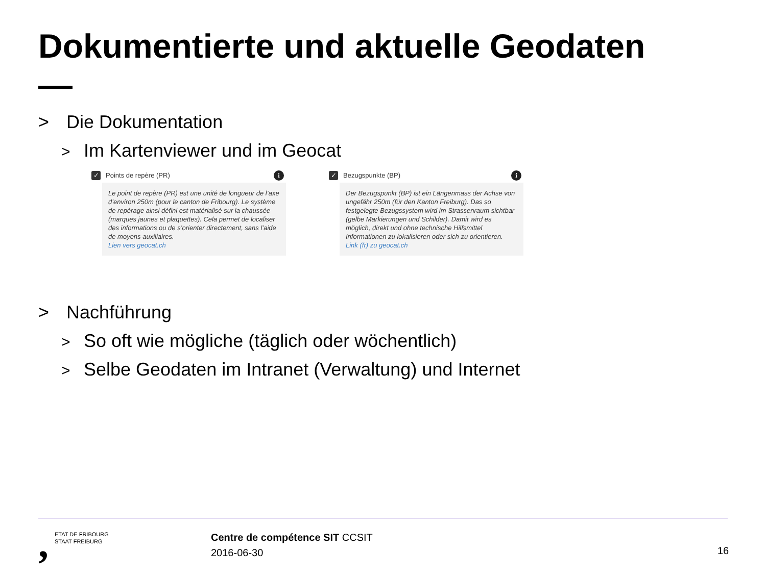Dokumentierte und aktuelle Geodaten
> Die Dokumentation
> Im Kartenviewer und im Geocat
✓ Points de repère (PR) i
Le point de repère (PR) est une unité de longueur de l’axe d’environ 250m (pour le canton de Fribourg). Le système de repérage ainsi défini est matérialisé sur la chaussée (marques jaunes et plaquettes). Cela permet de localiser des informations ou de s’orienter directement, sans l’aide de moyens auxiliaires.
Lien vers geocat.ch
✓ Bezugspunkte (BP) i
Der Bezugspunkt (BP) ist ein Längenmass der Achse von ungefähr 250m (für den Kanton Freiburg). Das so festgelegte Bezugssystem wird im Strassenraum sichtbar (gelbe Markierungen und Schilder). Damit wird es möglich, direkt und ohne technische Hilfsmittel Informationen zu lokalisieren oder sich zu orientieren.
Link (fr) zu geocat.ch
> Nachführung
> So oft wie mögliche (täglich oder wöchentlich)
> Selbe Geodaten im Intranet (Verwaltung) und Internet
, ETAT DE FRIBOURG
STAAT FREIBURG
Centre de compétence SIT CCSIT
2016-06-30
16